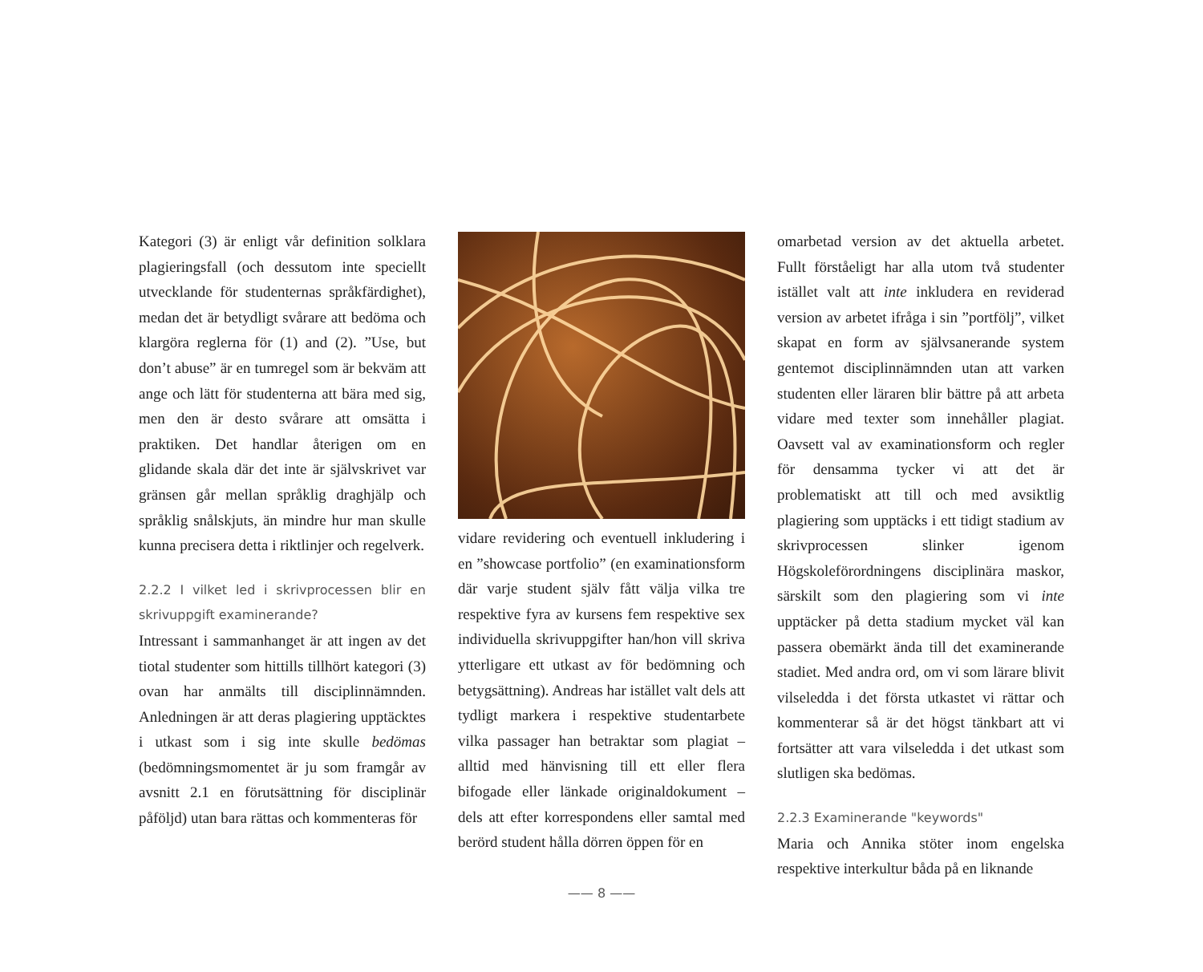Kategori (3) är enligt vår definition solklara plagieringsfall (och dessutom inte speciellt utvecklande för studenternas språkfärdighet), medan det är betydligt svårare att bedöma och klargöra reglerna för (1) and (2). ”Use, but don’t abuse” är en tumregel som är bekväm att ange och lätt för studenterna att bära med sig, men den är desto svårare att omsätta i praktiken. Det handlar återigen om en glidande skala där det inte är självskrivet var gränsen går mellan språklig draghjälp och språklig snålskjuts, än mindre hur man skulle kunna precisera detta i riktlinjer och regelverk.
2.2.2 I vilket led i skrivprocessen blir en skrivuppgift examinerande?
Intressant i sammanhanget är att ingen av det tiotal studenter som hittills tillhört kategori (3) ovan har anmälts till disciplinnämnden. Anledningen är att deras plagiering upptäcktes i utkast som i sig inte skulle bedömas (bedömningsmomentet är ju som framgår av avsnitt 2.1 en förutsättning för disciplinär påföljd) utan bara rättas och kommenteras för
vidare revidering och eventuell inkludering i en ”showcase portfolio” (en examinationsform där varje student själv fått välja vilka tre respektive fyra av kursens fem respektive sex individuella skrivuppgifter han/hon vill skriva ytterligare ett utkast av för bedömning och betygsättning). Andreas har istället valt dels att tydligt markera i respektive studentarbete vilka passager han betraktar som plagiat – alltid med hänvisning till ett eller flera bifogade eller länkade originaldokument – dels att efter korrespondens eller samtal med berörd student hålla dörren öppen för en
omarbetad version av det aktuella arbetet. Fullt förståeligt har alla utom två studenter istället valt att inte inkludera en reviderad version av arbetet ifråga i sin ”portfölj”, vilket skapat en form av självsanerande system gentemot disciplinnämnden utan att varken studenten eller läraren blir bättre på att arbeta vidare med texter som innehåller plagiat. Oavsett val av examinationsform och regler för densamma tycker vi att det är problematiskt att till och med avsiktlig plagiering som upptäcks i ett tidigt stadium av skrivprocessen slinker igenom Högskoleförordningens disciplinära maskor, särskilt som den plagiering som vi inte upptäcker på detta stadium mycket väl kan passera obemärkt ända till det examinerande stadiet. Med andra ord, om vi som lärare blivit vilseledda i det första utkastet vi rättar och kommenterar så är det högst tänkbart att vi fortsätter att vara vilseledda i det utkast som slutligen ska bedömas.
2.2.3 Examinerande "keywords"
Maria och Annika stöter inom engelska respektive interkultur båda på en liknande
—— 8 ——